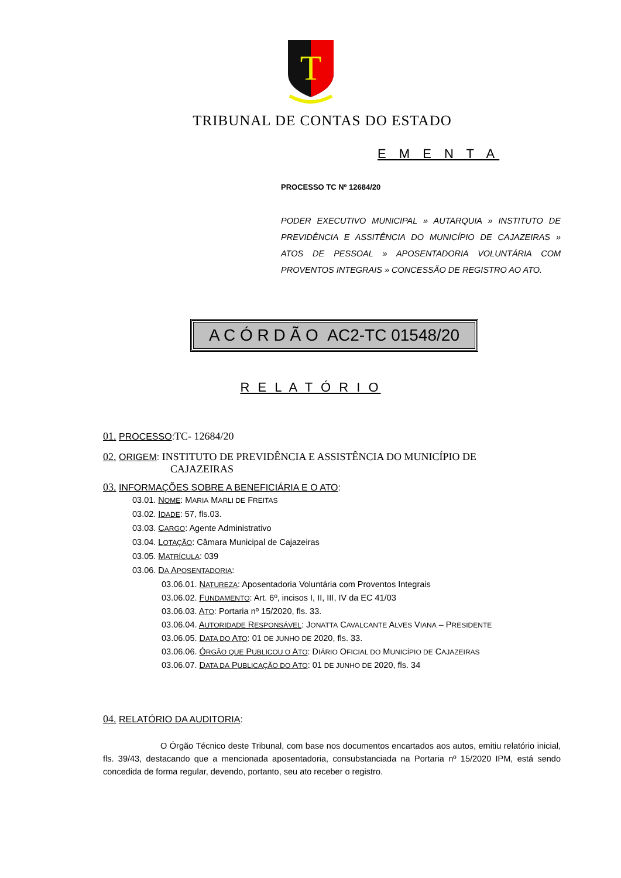T
TRIBUNAL DE CONTAS DO ESTADO
E M E N T A
PROCESSO TC Nº 12684/20
PODER EXECUTIVO MUNICIPAL » AUTARQUIA » INSTITUTO DE PREVIDÊNCIA E ASSITÊNCIA DO MUNICÍPIO DE CAJAZEIRAS » ATOS DE PESSOAL » APOSENTADORIA VOLUNTÁRIA COM PROVENTOS INTEGRAIS » CONCESSÃO DE REGISTRO AO ATO.
A C Ó R D Ã O AC2-TC 01548/20
R E L A T Ó R I O
01. PROCESSO:TC- 12684/20
02. ORIGEM: INSTITUTO DE PREVIDÊNCIA E ASSISTÊNCIA DO MUNICÍPIO DE
CAJAZEIRAS
03. INFORMAÇÕES SOBRE A BENEFICIÁRIA E O ATO:
03.01. NOME: MARIA MARLI DE FREITAS
03.02. IDADE: 57, fls.03.
03.03. CARGO: Agente Administrativo
03.04. LOTAÇÃO: Câmara Municipal de Cajazeiras
03.05. MATRÍCULA: 039
03.06. DA APOSENTADORIA:
03.06.01. NATUREZA: Aposentadoria Voluntária com Proventos Integrais
03.06.02. FUNDAMENTO: Art. 6º, incisos I, II, III, IV da EC 41/03
03.06.03. ATO: Portaria nº 15/2020, fls. 33.
03.06.04. AUTORIDADE RESPONSÁVEL: JONATTA CAVALCANTE ALVES VIANA – PRESIDENTE
03.06.05. DATA DO ATO: 01 DE JUNHO DE 2020, fls. 33.
03.06.06. ÓRGÃO QUE PUBLICOU O ATO: DIÁRIO OFICIAL DO MUNICÍPIO DE CAJAZEIRAS
03.06.07. DATA DA PUBLICAÇÃO DO ATO: 01 DE JUNHO DE 2020, fls. 34
04. RELATÓRIO DA AUDITORIA:
O Órgão Técnico deste Tribunal, com base nos documentos encartados aos autos, emitiu relatório inicial, fls. 39/43, destacando que a mencionada aposentadoria, consubstanciada na Portaria nº 15/2020 IPM, está sendo concedida de forma regular, devendo, portanto, seu ato receber o registro.